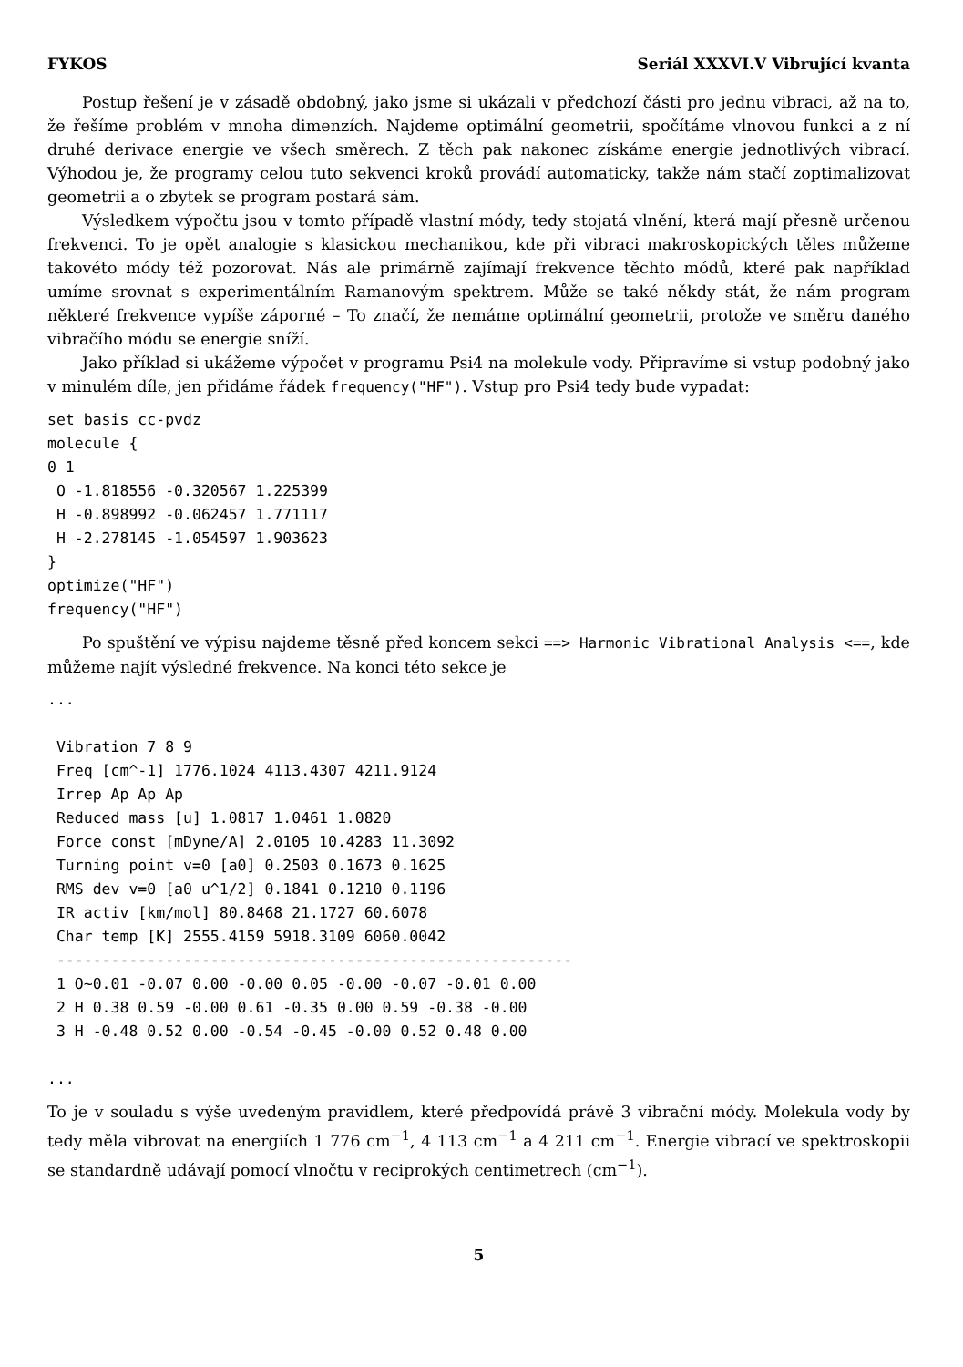FYKOS Seriál XXXVI.V Vibrující kvanta
Postup řešení je v zásadě obdobný, jako jsme si ukázali v předchozí části pro jednu vibraci, až na to, že řešíme problém v mnoha dimenzích. Najdeme optimální geometrii, spočítáme vlnovou funkci a z ní druhé derivace energie ve všech směrech. Z těch pak nakonec získáme energie jednotlivých vibrací. Výhodou je, že programy celou tuto sekvenci kroků provádí automaticky, takže nám stačí zoptimalizovat geometrii a o zbytek se program postará sám.
Výsledkem výpočtu jsou v tomto případě vlastní módy, tedy stojatá vlnění, která mají přesně určenou frekvenci. To je opět analogie s klasickou mechanikou, kde při vibraci makroskopických těles můžeme takovéto módy též pozorovat. Nás ale primárně zajímají frekvence těchto módů, které pak například umíme srovnat s experimentálním Ramanovým spektrem. Může se také někdy stát, že nám program některé frekvence vypíše záporné – To značí, že nemáme optimální geometrii, protože ve směru daného vibračího módu se energie sníží.
Jako příklad si ukážeme výpočet v programu Psi4 na molekule vody. Připravíme si vstup podobný jako v minulém díle, jen přidáme řádek frequency("HF"). Vstup pro Psi4 tedy bude vypadat:
set basis cc-pvdz
molecule {
0 1
 O -1.818556 -0.320567 1.225399
 H -0.898992 -0.062457 1.771117
 H -2.278145 -1.054597 1.903623
}
optimize("HF")
frequency("HF")
Po spuštění ve výpisu najdeme těsně před koncem sekci ==> Harmonic Vibrational Analysis <==, kde můžeme najít výsledné frekvence. Na konci této sekce je
...

 Vibration 7 8 9
 Freq [cm^-1] 1776.1024 4113.4307 4211.9124
 Irrep Ap Ap Ap
 Reduced mass [u] 1.0817 1.0461 1.0820
 Force const [mDyne/A] 2.0105 10.4283 11.3092
 Turning point v=0 [a0] 0.2503 0.1673 0.1625
 RMS dev v=0 [a0 u^1/2] 0.1841 0.1210 0.1196
 IR activ [km/mol] 80.8468 21.1727 60.6078
 Char temp [K] 2555.4159 5918.3109 6060.0042
 ---------------------------------------------------------
 1 O~0.01 -0.07 0.00 -0.00 0.05 -0.00 -0.07 -0.01 0.00
 2 H 0.38 0.59 -0.00 0.61 -0.35 0.00 0.59 -0.38 -0.00
 3 H -0.48 0.52 0.00 -0.54 -0.45 -0.00 0.52 0.48 0.00

...
To je v souladu s výše uvedeným pravidlem, které předpovídá právě 3 vibrační módy. Molekula vody by tedy měla vibrovat na energiích 1 776 cm<sup>−1</sup>, 4 113 cm<sup>−1</sup> a 4 211 cm<sup>−1</sup>. Energie vibrací ve spektroskopii se standardně udávají pomocí vlnočtu v reciprokých centimetrech (cm<sup>−1</sup>).
5